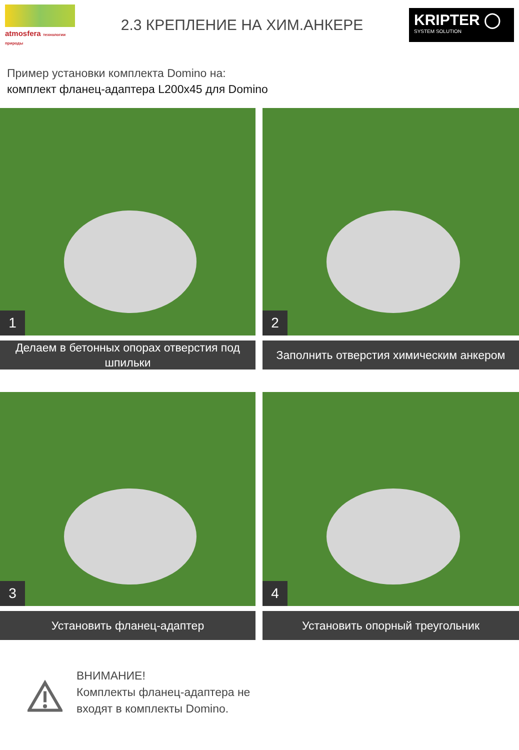atmosfera технологии природы
2.3 КРЕПЛЕНИЕ НА ХИМ.АНКЕРЕ
KRIPTER ◯
SYSTEM SOLUTION
Пример установки комплекта Domino на:
комплект фланец-адаптера L200x45 для Domino
1
Делаем в бетонных опорах отверстия под шпильки
2
Заполнить отверстия химическим анкером
3
Установить фланец-адаптер
4
Установить опорный треугольник
ВНИМАНИЕ!
Комплекты фланец-адаптера не
входят в комплекты Domino.